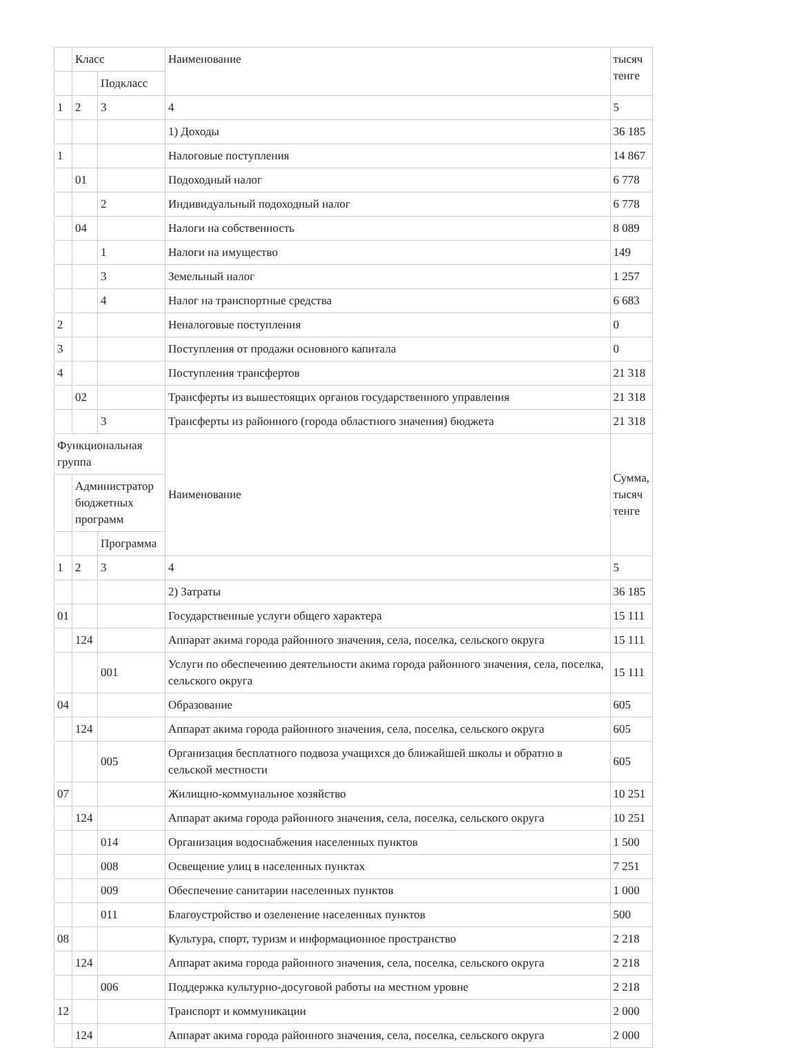| | Класс | | Наименование | тысяч тенге |
| | | Подкласс | | |
| 1 | 2 | 3 | 4 | 5 |
| | | | 1) Доходы | 36 185 |
| 1 | | | Налоговые поступления | 14 867 |
| | 01 | | Подоходный налог | 6 778 |
| | | 2 | Индивидуальный подоходный налог | 6 778 |
| | 04 | | Налоги на собственность | 8 089 |
| | | 1 | Налоги на имущество | 149 |
| | | 3 | Земельный налог | 1 257 |
| | | 4 | Налог на транспортные средства | 6 683 |
| 2 | | | Неналоговые поступления | 0 |
| 3 | | | Поступления от продажи основного капитала | 0 |
| 4 | | | Поступления трансфертов | 21 318 |
| | 02 | | Трансферты из вышестоящих органов государственного управления | 21 318 |
| | | 3 | Трансферты из районного (города областного значения) бюджета | 21 318 |
| Функциональная группа | | | Наименование | Сумма, тысяч тенге |
| | Администратор бюджетных программ | | | |
| | | Программа | | |
| 1 | 2 | 3 | 4 | 5 |
| | | | 2) Затраты | 36 185 |
| 01 | | | Государственные услуги общего характера | 15 111 |
| | 124 | | Аппарат акима города районного значения, села, поселка, сельского округа | 15 111 |
| | | 001 | Услуги по обеспечению деятельности акима города районного значения, села, поселка, сельского округа | 15 111 |
| 04 | | | Образование | 605 |
| | 124 | | Аппарат акима города районного значения, села, поселка, сельского округа | 605 |
| | | 005 | Организация бесплатного подвоза учащихся до ближайшей школы и обратно в сельской местности | 605 |
| 07 | | | Жилищно-коммунальное хозяйство | 10 251 |
| | 124 | | Аппарат акима города районного значения, села, поселка, сельского округа | 10 251 |
| | | 014 | Организация водоснабжения населенных пунктов | 1 500 |
| | | 008 | Освещение улиц в населенных пунктах | 7 251 |
| | | 009 | Обеспечение санитарии населенных пунктов | 1 000 |
| | | 011 | Благоустройство и озеленение населенных пунктов | 500 |
| 08 | | | Культура, спорт, туризм и информационное пространство | 2 218 |
| | 124 | | Аппарат акима города районного значения, села, поселка, сельского округа | 2 218 |
| | | 006 | Поддержка культурно-досуговой работы на местном уровне | 2 218 |
| 12 | | | Транспорт и коммуникации | 2 000 |
| | 124 | | Аппарат акима города районного значения, села, поселка, сельского округа | 2 000 |